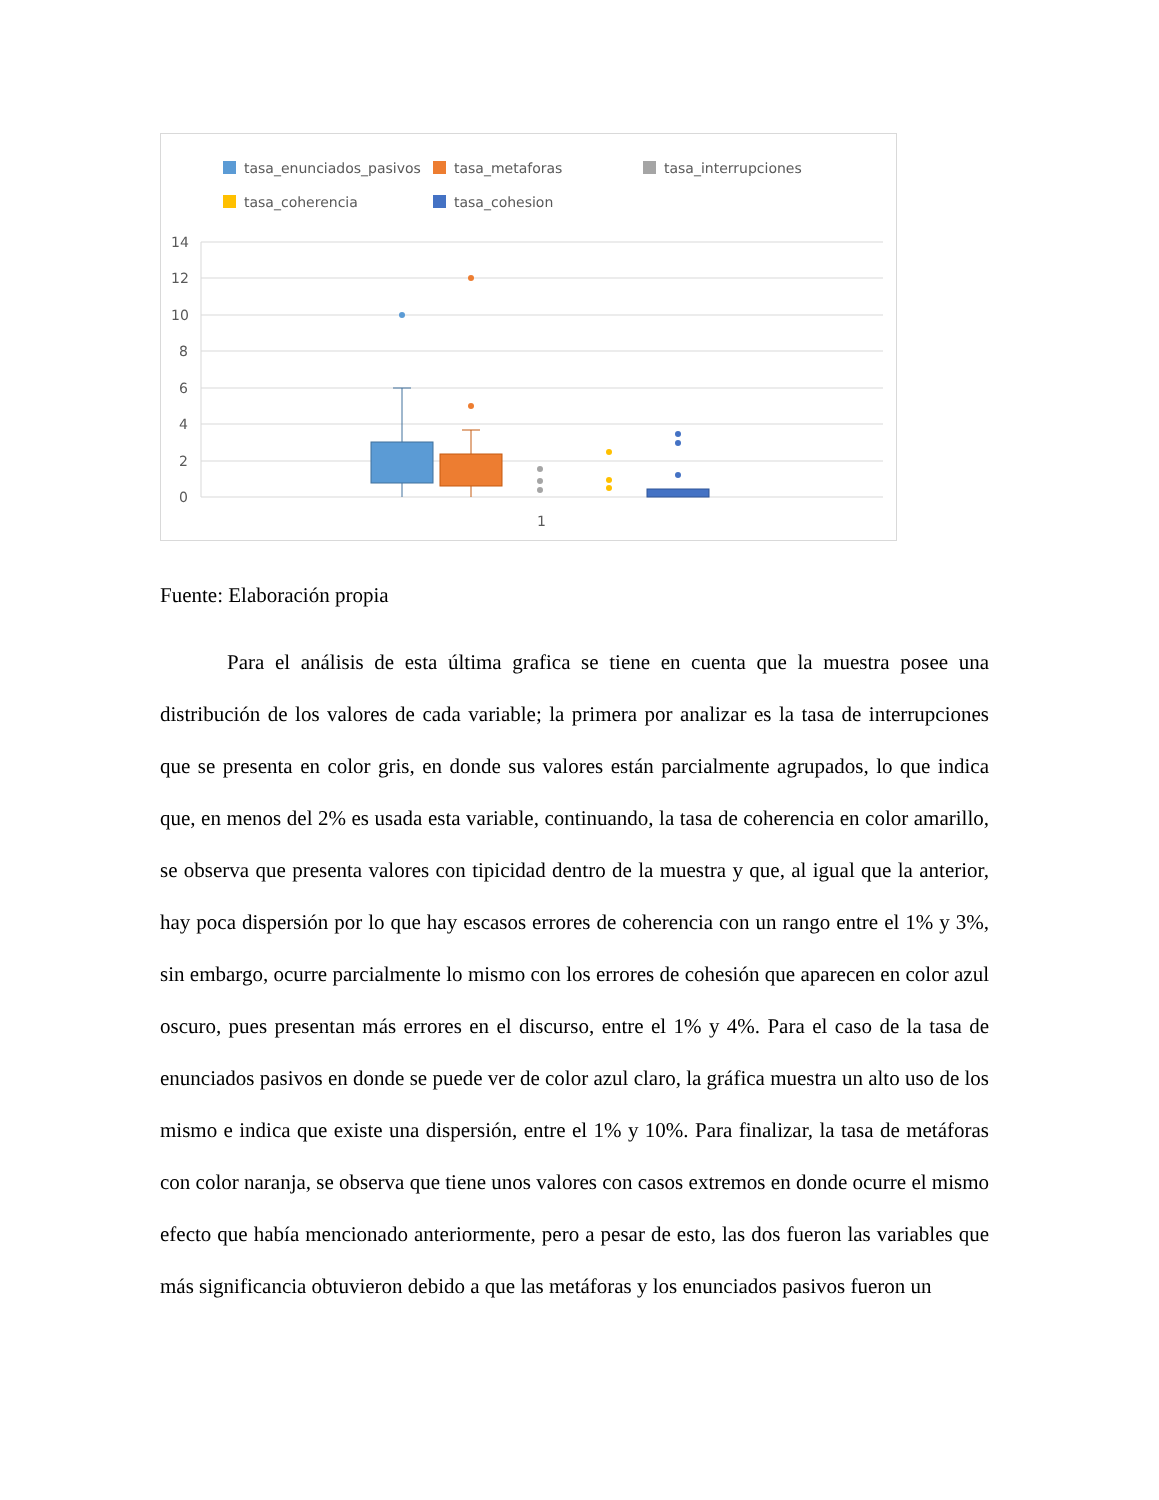tasa_enunciados_pasivos
tasa_metaforas
tasa_interrupciones
tasa_coherencia
tasa_cohesion
14
12
10
8
6
4
2
0
1
Fuente: Elaboración propia
Para el análisis de esta última grafica se tiene en cuenta que la muestra posee una distribución de los valores de cada variable; la primera por analizar es la tasa de interrupciones que se presenta en color gris, en donde sus valores están parcialmente agrupados, lo que indica que, en menos del 2% es usada esta variable, continuando, la tasa de coherencia en color amarillo, se observa que presenta valores con tipicidad dentro de la muestra y que, al igual que la anterior, hay poca dispersión por lo que hay escasos errores de coherencia con un rango entre el 1% y 3%, sin embargo, ocurre parcialmente lo mismo con los errores de cohesión que aparecen en color azul oscuro, pues presentan más errores en el discurso, entre el 1% y 4%. Para el caso de la tasa de enunciados pasivos en donde se puede ver de color azul claro, la gráfica muestra un alto uso de los mismo e indica que existe una dispersión, entre el 1% y 10%. Para finalizar, la tasa de metáforas con color naranja, se observa que tiene unos valores con casos extremos en donde ocurre el mismo efecto que había mencionado anteriormente, pero a pesar de esto, las dos fueron las variables que más significancia obtuvieron debido a que las metáforas y los enunciados pasivos fueron un